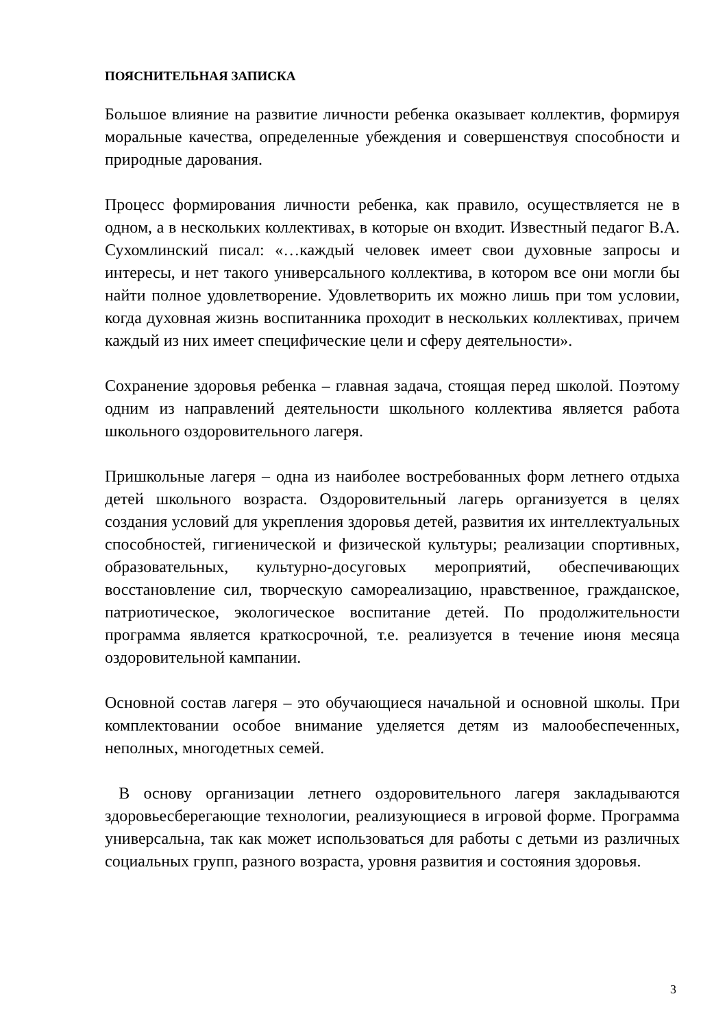ПОЯСНИТЕЛЬНАЯ ЗАПИСКА
Большое влияние на развитие личности ребенка оказывает коллектив, формируя моральные качества, определенные убеждения и совершенствуя способности и природные дарования.
Процесс формирования личности ребенка, как правило, осуществляется не в одном, а в нескольких коллективах, в которые он входит. Известный педагог В.А. Сухомлинский писал: «…каждый человек имеет свои духовные запросы и интересы, и нет такого универсального коллектива, в котором все они могли бы найти полное удовлетворение. Удовлетворить их можно лишь при том условии, когда духовная жизнь воспитанника проходит в нескольких коллективах, причем каждый из них имеет специфические цели и сферу деятельности».
Сохранение здоровья ребенка – главная задача, стоящая перед школой. Поэтому одним из направлений деятельности школьного коллектива является работа школьного оздоровительного лагеря.
Пришкольные лагеря – одна из наиболее востребованных форм летнего отдыха детей школьного возраста. Оздоровительный лагерь организуется в целях создания условий для укрепления здоровья детей, развития их интеллектуальных способностей, гигиенической и физической культуры; реализации спортивных, образовательных, культурно-досуговых мероприятий, обеспечивающих восстановление сил, творческую самореализацию, нравственное, гражданское, патриотическое, экологическое воспитание детей. По продолжительности программа является краткосрочной, т.е. реализуется в течение июня месяца оздоровительной кампании.
Основной состав лагеря – это обучающиеся начальной и основной школы. При комплектовании особое внимание уделяется детям из малообеспеченных, неполных, многодетных семей.
В основу организации летнего оздоровительного лагеря закладываются здоровьесберегающие технологии, реализующиеся в игровой форме. Программа универсальна, так как может использоваться для работы с детьми из различных социальных групп, разного возраста, уровня развития и состояния здоровья.
3